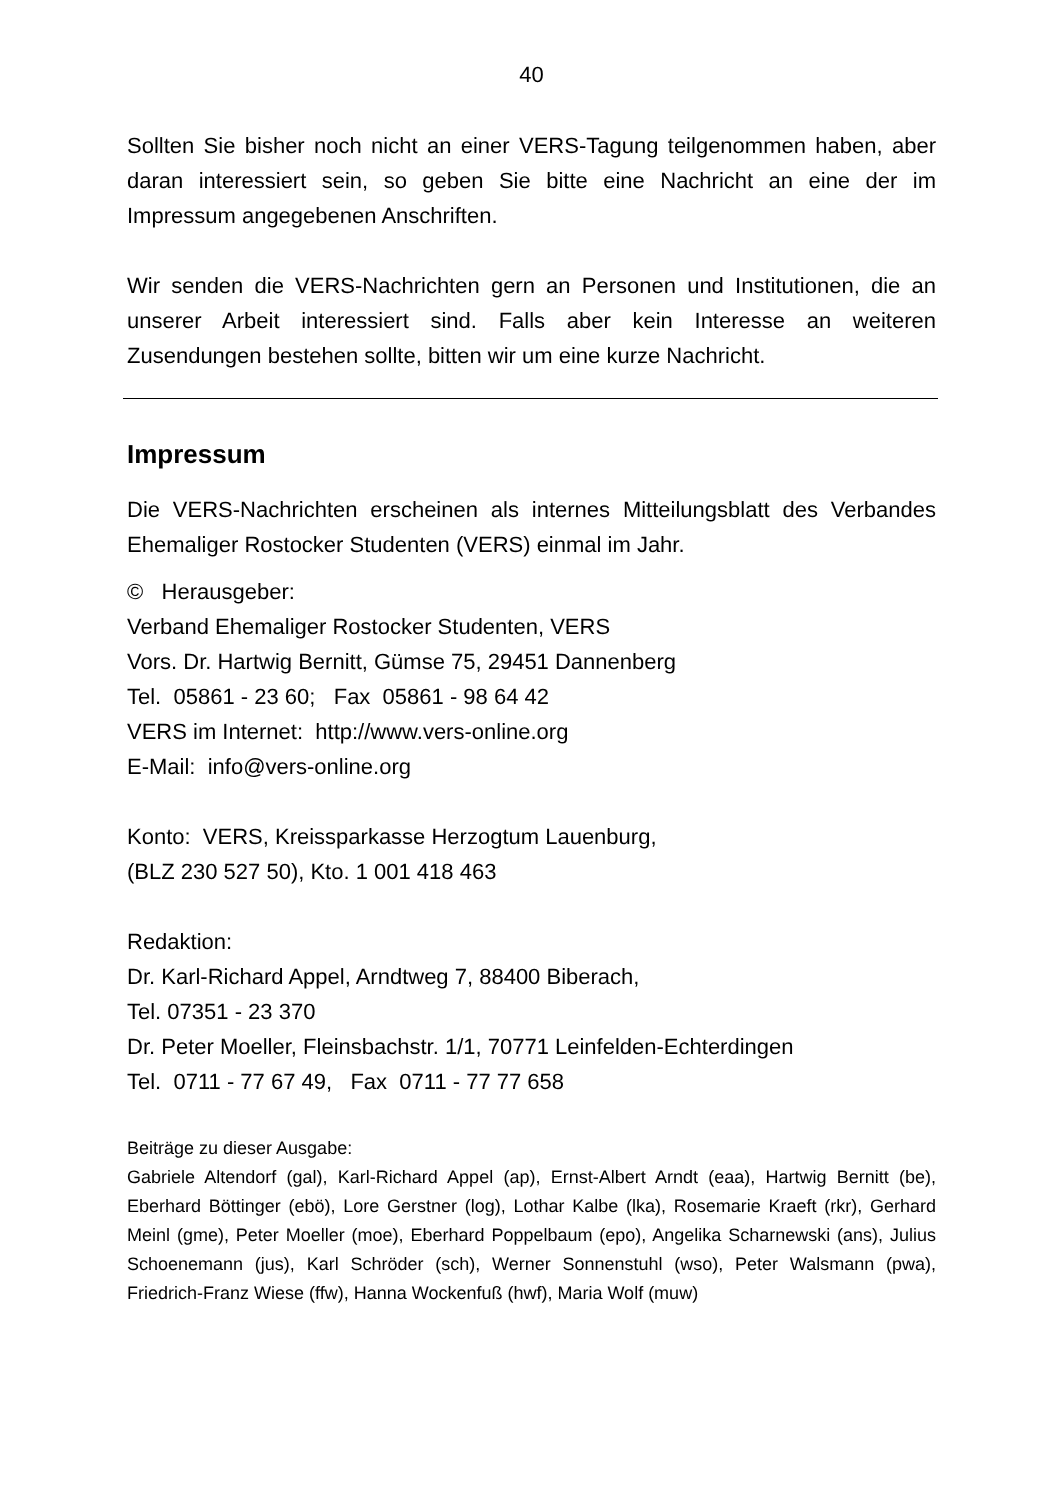40
Sollten Sie bisher noch nicht an einer VERS-Tagung teilgenommen haben, aber daran interessiert sein, so geben Sie bitte eine Nachricht an eine der im Impressum angegebenen Anschriften.
Wir senden die VERS-Nachrichten gern an Personen und Institutionen, die an unserer Arbeit interessiert sind. Falls aber kein Interesse an weiteren Zusendungen bestehen sollte, bitten wir um eine kurze Nachricht.
Impressum
Die VERS-Nachrichten erscheinen als internes Mitteilungsblatt des Verbandes Ehemaliger Rostocker Studenten (VERS) einmal im Jahr.
© Herausgeber:
Verband Ehemaliger Rostocker Studenten, VERS
Vors. Dr. Hartwig Bernitt, Gümse 75, 29451 Dannenberg
Tel. 05861 - 23 60; Fax 05861 - 98 64 42
VERS im Internet: http://www.vers-online.org
E-Mail: info@vers-online.org
Konto: VERS, Kreissparkasse Herzogtum Lauenburg,
(BLZ 230 527 50), Kto. 1 001 418 463
Redaktion:
Dr. Karl-Richard Appel, Arndtweg 7, 88400 Biberach,
Tel. 07351 - 23 370
Dr. Peter Moeller, Fleinsbachstr. 1/1, 70771 Leinfelden-Echterdingen
Tel. 0711 - 77 67 49, Fax 0711 - 77 77 658
Beiträge zu dieser Ausgabe:
Gabriele Altendorf (gal), Karl-Richard Appel (ap), Ernst-Albert Arndt (eaa), Hartwig Bernitt (be), Eberhard Böttinger (ebö), Lore Gerstner (log), Lothar Kalbe (lka), Rosemarie Kraeft (rkr), Gerhard Meinl (gme), Peter Moeller (moe), Eberhard Poppelbaum (epo), Angelika Scharnewski (ans), Julius Schoenemann (jus), Karl Schröder (sch), Werner Sonnenstuhl (wso), Peter Walsmann (pwa), Friedrich-Franz Wiese (ffw), Hanna Wockenfuß (hwf), Maria Wolf (muw)